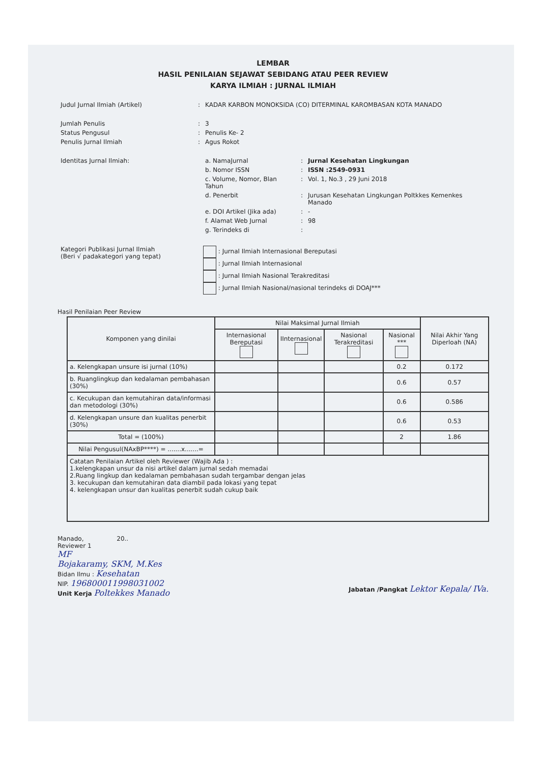LEMBAR
HASIL PENILAIAN SEJAWAT SEBIDANG ATAU PEER REVIEW
KARYA ILMIAH : JURNAL ILMIAH
| Judul Jurnal Ilmiah (Artikel) | : | KADAR KARBON MONOKSIDA (CO) DITERMINAL KAROMBASAN KOTA MANADO | | |
| Jumlah Penulis | : | 3 | | |
| Status Pengusul | : | Penulis Ke- 2 | | |
| Penulis Jurnal Ilmiah | : | Agus Rokot | | |
| Identitas Jurnal Ilmiah: | | a. NamaJurnal | : | Jurnal Kesehatan Lingkungan |
| | | b. Nomor ISSN | : | ISSN :2549-0931 |
| | | c. Volume, Nomor, Blan Tahun | : | Vol. 1, No.3 , 29 Juni 2018 |
| | | d. Penerbit | : | Jurusan Kesehatan Lingkungan Poltkkes Kemenkes Manado |
| | | e. DOI Artikel (Jika ada) | : | - |
| | | f. Alamat Web Jurnal | : | 98 |
| | | g. Terindeks di | : | |
| Kategori Publikasi Jurnal Ilmiah (Beri √ padakategori yang tepat) | : Jurnal Ilmiah Internasional Bereputasi : Jurnal Ilmiah Internasional : Jurnal Ilmiah Nasional Terakreditasi : Jurnal Ilmiah Nasional/nasional terindeks di DOAJ*** |
Hasil Penilaian Peer Review
| Komponen yang dinilai | Nilai Maksimal Jurnal Ilmiah | | | | Nilai Akhir Yang Diperloah (NA) |
| --- | --- | --- | --- | --- | --- |
| | Internasional Bereputasi | IInternasional | Nasional Terakreditasi | Nasional *** | |
| a. Kelengkapan unsure isi jurnal (10%) | | | | 0.2 | 0.172 |
| b. Ruanglingkup dan kedalaman pembahasan (30%) | | | | 0.6 | 0.57 |
| c. Kecukupan dan kemutahiran data/informasi dan metodologi (30%) | | | | 0.6 | 0.586 |
| d. Kelengkapan unsure dan kualitas penerbit (30%) | | | | 0.6 | 0.53 |
| Total = (100%) | | | | 2 | 1.86 |
| Nilai Pengusul(NAxBP****) = .......x.......= | | | | | |
| Catatan Penilaian Artikel oleh Reviewer (Wajib Ada ) : 1.kelengkapan unsur da nisi artikel dalam jurnal sedah memadai 2.Ruang lingkup dan kedalaman pembahasan sudah tergambar dengan jelas 3. kecukupan dan kemutahiran data diambil pada lokasi yang tepat 4. kelengkapan unsur dan kualitas penerbit sudah cukup baik | | | | | |
Manado, 20..
Reviewer 1
MF
Bojakaramy, SKM, M.Kes
Bidan Ilmu : Kesehatan
NIP. 196800011998031002
Unit Kerja Poltekkes Manado
Jabatan /Pangkat Lektor Kepala/ IVa.